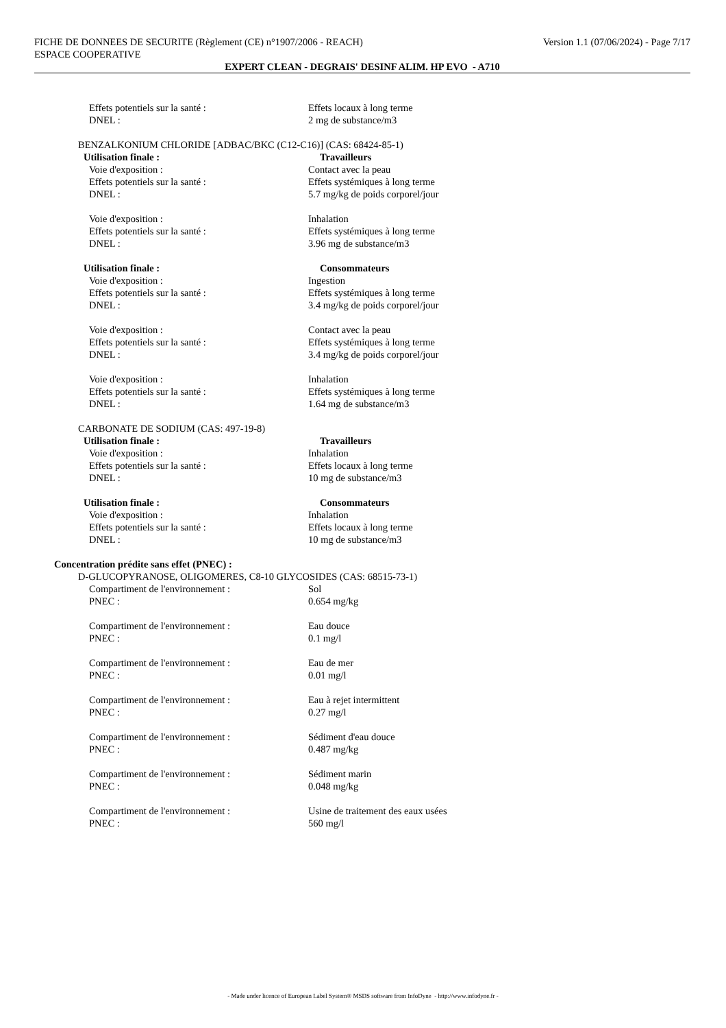Version 1.1 (07/06/2024) - Page 7/17 FICHE DE DONNEES DE SECURITE (Règlement (CE) n°1907/2006 - REACH)
ESPACE COOPERATIVE
EXPERT CLEAN - DEGRAIS' DESINF ALIM. HP EVO - A710
Effets potentiels sur la santé : Effets locaux à long terme
DNEL : 2 mg de substance/m3
BENZALKONIUM CHLORIDE [ADBAC/BKC (C12-C16)] (CAS: 68424-85-1)
Utilisation finale : Travailleurs
Voie d'exposition : Contact avec la peau
Effets potentiels sur la santé : Effets systémiques à long terme
DNEL : 5.7 mg/kg de poids corporel/jour
Voie d'exposition : Inhalation
Effets potentiels sur la santé : Effets systémiques à long terme
DNEL : 3.96 mg de substance/m3
Utilisation finale : Consommateurs
Voie d'exposition : Ingestion
Effets potentiels sur la santé : Effets systémiques à long terme
DNEL : 3.4 mg/kg de poids corporel/jour
Voie d'exposition : Contact avec la peau
Effets potentiels sur la santé : Effets systémiques à long terme
DNEL : 3.4 mg/kg de poids corporel/jour
Voie d'exposition : Inhalation
Effets potentiels sur la santé : Effets systémiques à long terme
DNEL : 1.64 mg de substance/m3
CARBONATE DE SODIUM (CAS: 497-19-8)
Utilisation finale : Travailleurs
Voie d'exposition : Inhalation
Effets potentiels sur la santé : Effets locaux à long terme
DNEL : 10 mg de substance/m3
Utilisation finale : Consommateurs
Voie d'exposition : Inhalation
Effets potentiels sur la santé : Effets locaux à long terme
DNEL : 10 mg de substance/m3
Concentration prédite sans effet (PNEC) :
D-GLUCOPYRANOSE, OLIGOMERES, C8-10 GLYCOSIDES (CAS: 68515-73-1)
Compartiment de l'environnement : Sol
PNEC : 0.654 mg/kg
Compartiment de l'environnement : Eau douce
PNEC : 0.1 mg/l
Compartiment de l'environnement : Eau de mer
PNEC : 0.01 mg/l
Compartiment de l'environnement : Eau à rejet intermittent
PNEC : 0.27 mg/l
Compartiment de l'environnement : Sédiment d'eau douce
PNEC : 0.487 mg/kg
Compartiment de l'environnement : Sédiment marin
PNEC : 0.048 mg/kg
Compartiment de l'environnement : Usine de traitement des eaux usées
PNEC : 560 mg/l
- Made under licence of European Label System® MSDS software from InfoDyne - http://www.infodyne.fr -